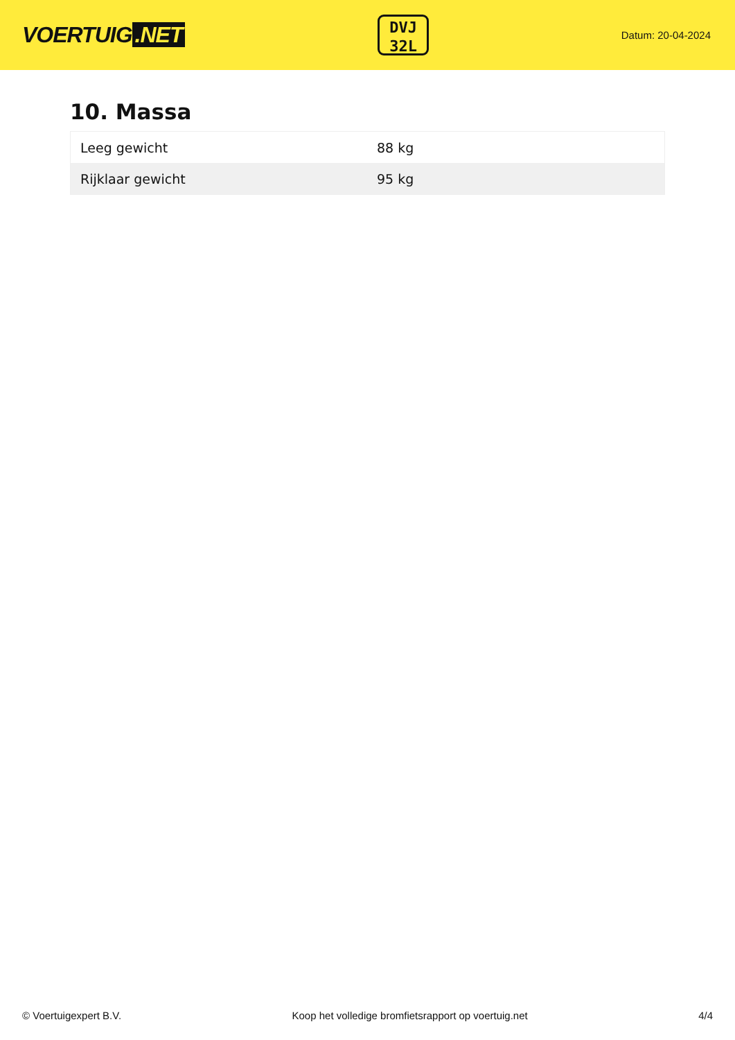VOERTUIG.NET
DVJ
32L
Datum: 20-04-2024
10. Massa
| Leeg gewicht | 88 kg |
| Rijklaar gewicht | 95 kg |
© Voertuigexpert B.V. Koop het volledige bromfietsrapport op voertuig.net 4/4